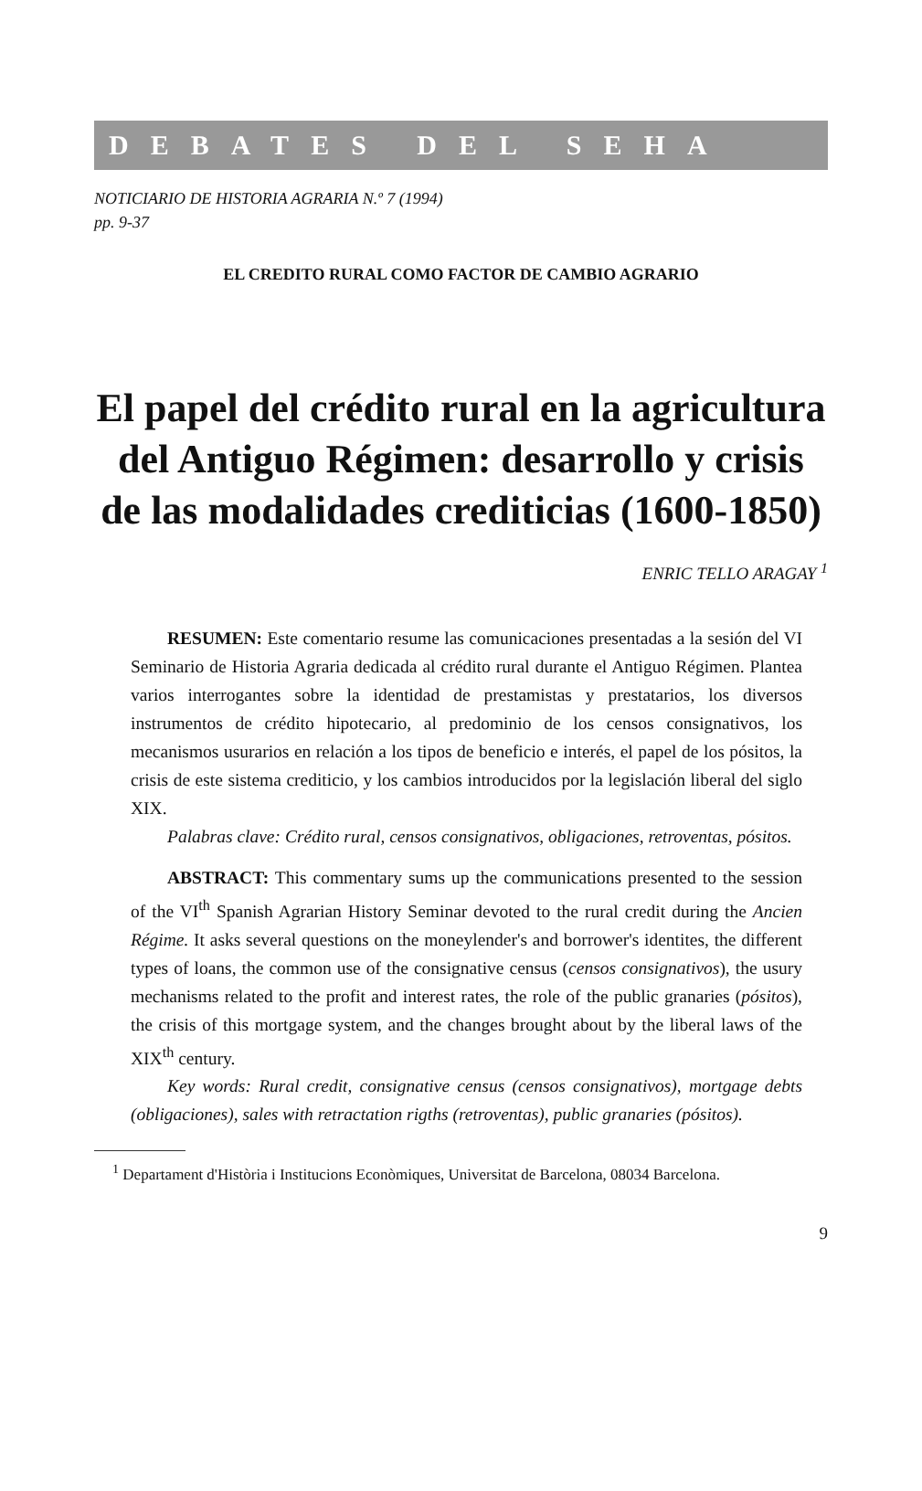DEBATES DEL SEHA
NOTICIARIO DE HISTORIA AGRARIA N.º 7 (1994)
pp. 9-37
EL CREDITO RURAL COMO FACTOR DE CAMBIO AGRARIO
El papel del crédito rural en la agricultura del Antiguo Régimen: desarrollo y crisis de las modalidades crediticias (1600-1850)
ENRIC TELLO ARAGAY <sup>1</sup>
RESUMEN: Este comentario resume las comunicaciones presentadas a la sesión del VI Seminario de Historia Agraria dedicada al crédito rural durante el Antiguo Régimen. Plantea varios interrogantes sobre la identidad de prestamistas y prestatarios, los diversos instrumentos de crédito hipotecario, al predominio de los censos consignativos, los mecanismos usurarios en relación a los tipos de beneficio e interés, el papel de los pósitos, la crisis de este sistema crediticio, y los cambios introducidos por la legislación liberal del siglo XIX.
Palabras clave: Crédito rural, censos consignativos, obligaciones, retroventas, pósitos.
ABSTRACT: This commentary sums up the communications presented to the session of the VI<sup>th</sup> Spanish Agrarian History Seminar devoted to the rural credit during the Ancien Régime. It asks several questions on the moneylender's and borrower's identites, the different types of loans, the common use of the consignative census (censos consignativos), the usury mechanisms related to the profit and interest rates, the role of the public granaries (pósitos), the crisis of this mortgage system, and the changes brought about by the liberal laws of the XIX<sup>th</sup> century.
Key words: Rural credit, consignative census (censos consignativos), mortgage debts (obligaciones), sales with retractation rigths (retroventas), public granaries (pósitos).
<sup>1</sup> Departament d'Història i Institucions Econòmiques, Universitat de Barcelona, 08034 Barcelona.
9